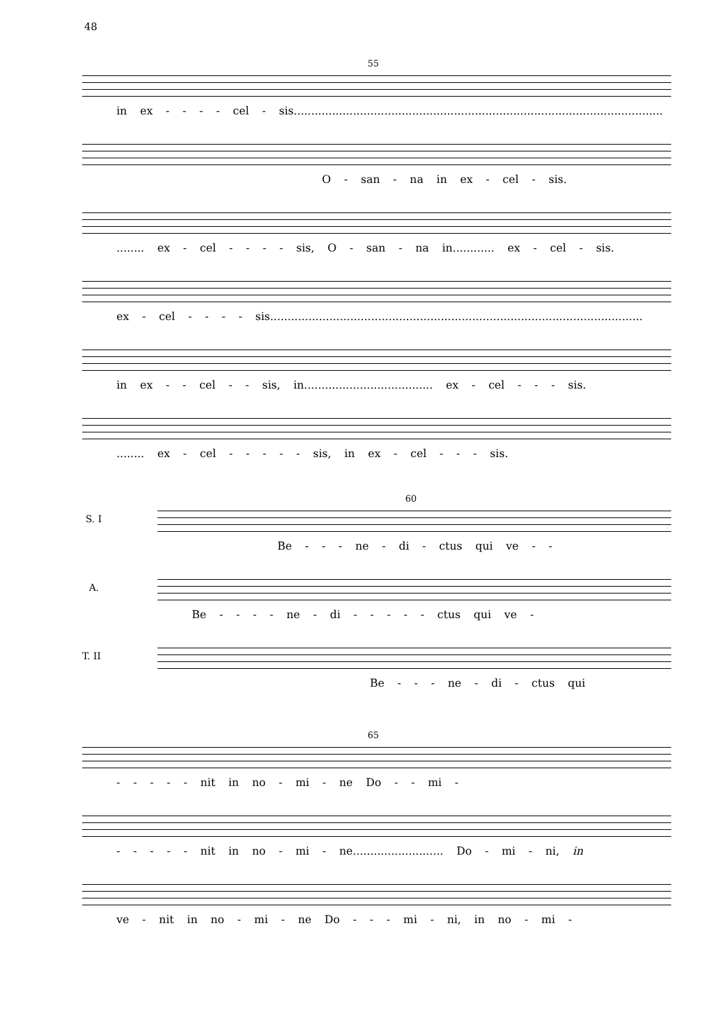48
55
in ex - - - - cel - sis..........................................................................................................
O - san - na in ex - cel - sis.
........ ex - cel - - - - sis, O - san - na in............ ex - cel - sis.
ex - cel - - - - sis...........................................................................................................
in ex - - cel - - sis, in..................................... ex - cel - - - sis.
........ ex - cel - - - - - sis, in ex - cel - - - sis.
60
S. I
Be - - - ne - di - ctus qui ve - -
A.
Be - - - - ne - di - - - - - ctus qui ve -
T. II
Be - - - ne - di - ctus qui
65
- - - - - nit in no - mi - ne Do - - mi -
- - - - - nit in no - mi - ne.......................... Do - mi - ni, in
ve - nit in no - mi - ne Do - - - mi - ni, in no - mi -